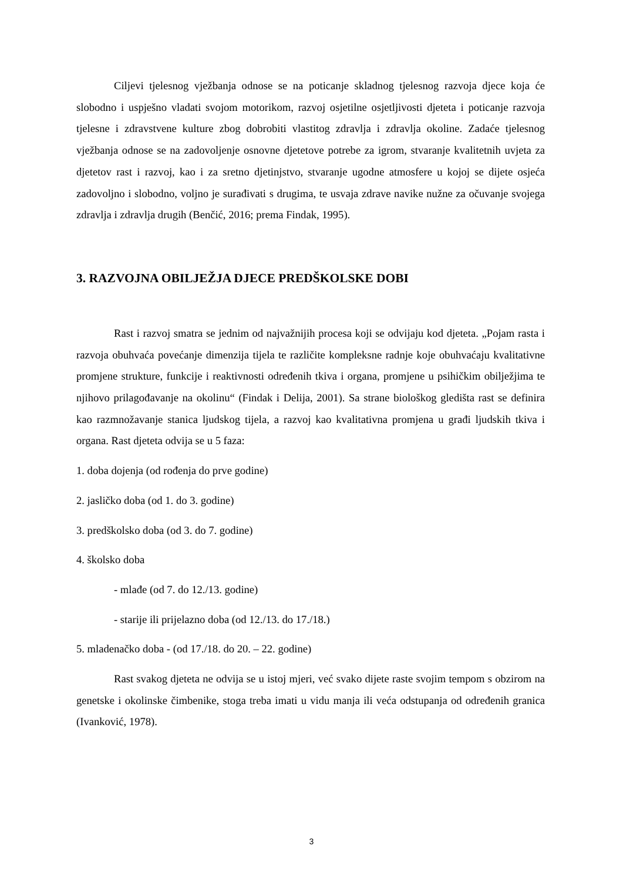Ciljevi tjelesnog vježbanja odnose se na poticanje skladnog tjelesnog razvoja djece koja će slobodno i uspješno vladati svojom motorikom, razvoj osjetilne osjetljivosti djeteta i poticanje razvoja tjelesne i zdravstvene kulture zbog dobrobiti vlastitog zdravlja i zdravlja okoline. Zadaće tjelesnog vježbanja odnose se na zadovoljenje osnovne djetetove potrebe za igrom, stvaranje kvalitetnih uvjeta za djetetov rast i razvoj, kao i za sretno djetinjstvo, stvaranje ugodne atmosfere u kojoj se dijete osjeća zadovoljno i slobodno, voljno je surađivati s drugima, te usvaja zdrave navike nužne za očuvanje svojega zdravlja i zdravlja drugih (Benčić, 2016; prema Findak, 1995).
3. RAZVOJNA OBILJEŽJA DJECE PREDŠKOLSKE DOBI
Rast i razvoj smatra se jednim od najvažnijih procesa koji se odvijaju kod djeteta. „Pojam rasta i razvoja obuhvaća povećanje dimenzija tijela te različite kompleksne radnje koje obuhvaćaju kvalitativne promjene strukture, funkcije i reaktivnosti određenih tkiva i organa, promjene u psihičkim obilježjima te njihovo prilagođavanje na okolinu“ (Findak i Delija, 2001). Sa strane biološkog gledišta rast se definira kao razmnožavanje stanica ljudskog tijela, a razvoj kao kvalitativna promjena u građi ljudskih tkiva i organa. Rast djeteta odvija se u 5 faza:
1. doba dojenja (od rođenja do prve godine)
2. jasličko doba (od 1. do 3. godine)
3. predškolsko doba (od 3. do 7. godine)
4. školsko doba
- mlađe (od 7. do 12./13. godine)
- starije ili prijelazno doba (od 12./13. do 17./18.)
5. mladenačko doba - (od 17./18. do 20. – 22. godine)
Rast svakog djeteta ne odvija se u istoj mjeri, već svako dijete raste svojim tempom s obzirom na genetske i okolinske čimbenike, stoga treba imati u vidu manja ili veća odstupanja od određenih granica (Ivanković, 1978).
3